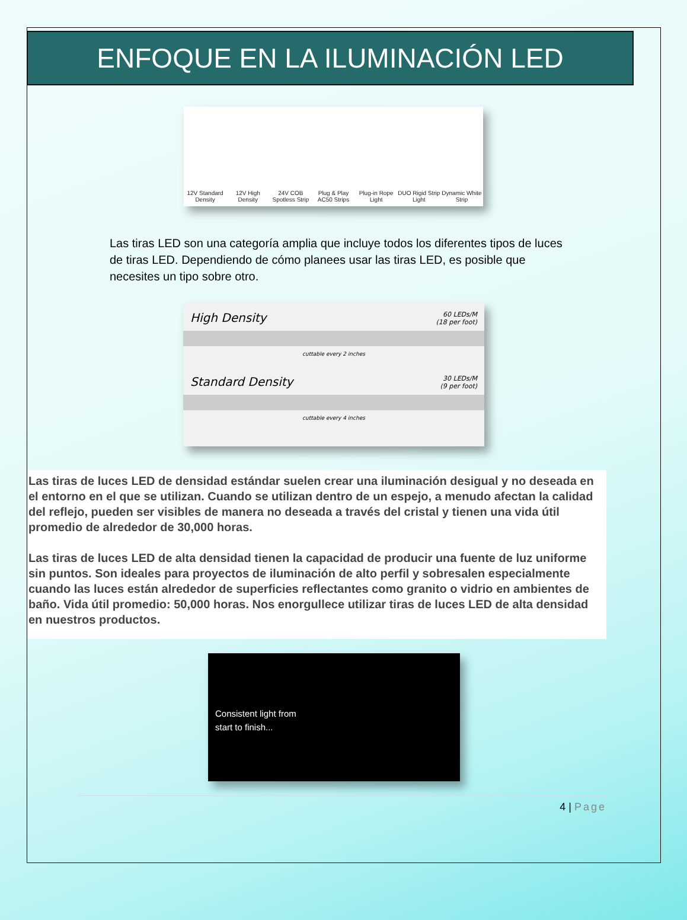ENFOQUE EN LA ILUMINACIÓN LED
12V Standard Density
12V High Density
24V COB Spotless Strip
Plug & Play AC50 Strips
Plug-in Rope Light
DUO Rigid Strip Light
Dynamic White Strip
Las tiras LED son una categoría amplia que incluye todos los diferentes tipos de luces de tiras LED. Dependiendo de cómo planees usar las tiras LED, es posible que necesites un tipo sobre otro.
High Density 60 LEDs/M
(18 per foot)
cuttable every 2 inches
Standard Density 30 LEDs/M
(9 per foot)
cuttable every 4 inches
Las tiras de luces LED de densidad estándar suelen crear una iluminación desigual y no deseada en el entorno en el que se utilizan. Cuando se utilizan dentro de un espejo, a menudo afectan la calidad del reflejo, pueden ser visibles de manera no deseada a través del cristal y tienen una vida útil promedio de alrededor de 30,000 horas.
Las tiras de luces LED de alta densidad tienen la capacidad de producir una fuente de luz uniforme sin puntos. Son ideales para proyectos de iluminación de alto perfil y sobresalen especialmente cuando las luces están alrededor de superficies reflectantes como granito o vidrio en ambientes de baño. Vida útil promedio: 50,000 horas. Nos enorgullece utilizar tiras de luces LED de alta densidad en nuestros productos.
Consistent light from start to finish...
4 | Page